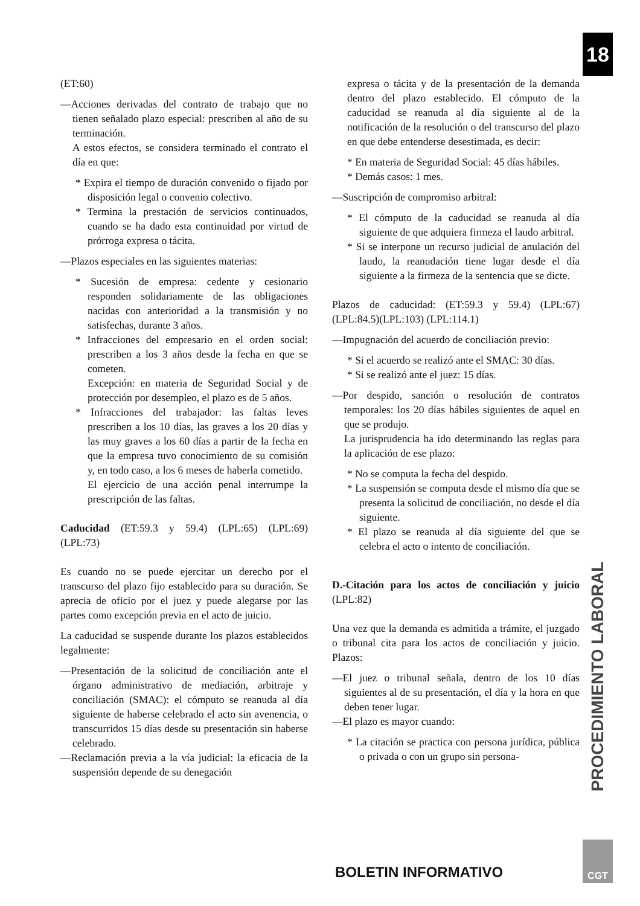18
(ET:60)
—Acciones derivadas del contrato de trabajo que no tienen señalado plazo especial: prescriben al año de su terminación.
A estos efectos, se considera terminado el contrato el día en que:
* Expira el tiempo de duración convenido o fijado por disposición legal o convenio colectivo.
* Termina la prestación de servicios continuados, cuando se ha dado esta continuidad por virtud de prórroga expresa o tácita.
—Plazos especiales en las siguientes materias:
* Sucesión de empresa: cedente y cesionario responden solidariamente de las obligaciones nacidas con anterioridad a la transmisión y no satisfechas, durante 3 años.
* Infracciones del empresario en el orden social: prescriben a los 3 años desde la fecha en que se cometen.
Excepción: en materia de Seguridad Social y de protección por desempleo, el plazo es de 5 años.
* Infracciones del trabajador: las faltas leves prescriben a los 10 días, las graves a los 20 días y las muy graves a los 60 días a partir de la fecha en que la empresa tuvo conocimiento de su comisión y, en todo caso, a los 6 meses de haberla cometido.
El ejercicio de una acción penal interrumpe la prescripción de las faltas.
Caducidad (ET:59.3 y 59.4) (LPL:65) (LPL:69) (LPL:73)
Es cuando no se puede ejercitar un derecho por el transcurso del plazo fijo establecido para su duración. Se aprecia de oficio por el juez y puede alegarse por las partes como excepción previa en el acto de juicio.
La caducidad se suspende durante los plazos establecidos legalmente:
—Presentación de la solicitud de conciliación ante el órgano administrativo de mediación, arbitraje y conciliación (SMAC): el cómputo se reanuda al día siguiente de haberse celebrado el acto sin avenencia, o transcurridos 15 días desde su presentación sin haberse celebrado.
—Reclamación previa a la vía judicial: la eficacia de la suspensión depende de su denegación
expresa o tácita y de la presentación de la demanda dentro del plazo establecido. El cómputo de la caducidad se reanuda al día siguiente al de la notificación de la resolución o del transcurso del plazo en que debe entenderse desestimada, es decir:
* En materia de Seguridad Social: 45 días hábiles.
* Demás casos: 1 mes.
—Suscripción de compromiso arbitral:
* El cómputo de la caducidad se reanuda al día siguiente de que adquiera firmeza el laudo arbitral.
* Si se interpone un recurso judicial de anulación del laudo, la reanudación tiene lugar desde el día siguiente a la firmeza de la sentencia que se dicte.
Plazos de caducidad: (ET:59.3 y 59.4) (LPL:67) (LPL:84.5)(LPL:103) (LPL:114.1)
—Impugnación del acuerdo de conciliación previo:
* Si el acuerdo se realizó ante el SMAC: 30 días.
* Si se realizó ante el juez: 15 días.
—Por despido, sanción o resolución de contratos temporales: los 20 días hábiles siguientes de aquel en que se produjo.
La jurisprudencia ha ido determinando las reglas para la aplicación de ese plazo:
* No se computa la fecha del despido.
* La suspensión se computa desde el mismo día que se presenta la solicitud de conciliación, no desde el día siguiente.
* El plazo se reanuda al día siguiente del que se celebra el acto o intento de conciliación.
D.-Citación para los actos de conciliación y juicio (LPL:82)
Una vez que la demanda es admitida a trámite, el juzgado o tribunal cita para los actos de conciliación y juicio. Plazos:
—El juez o tribunal señala, dentro de los 10 días siguientes al de su presentación, el día y la hora en que deben tener lugar.
—El plazo es mayor cuando:
* La citación se practica con persona jurídica, pública o privada o con un grupo sin persona-
PROCEDIMIENTO LABORAL
BOLETIN INFORMATIVO
CGT